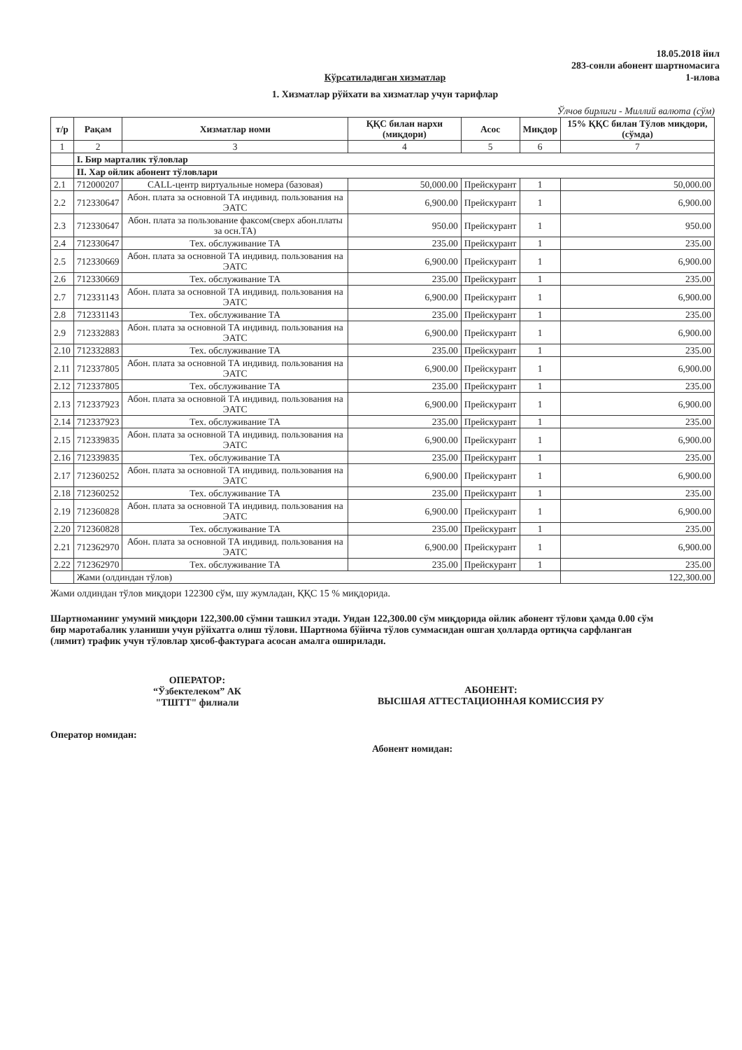18.05.2018 йил
283-сонли абонент шартномасига
1-илова
Кўрсатиладиган хизматлар
1. Хизматлар рўйхати ва хизматлар учун тарифлар
Ўлчов бирлиги - Миллий валюта (сўм)
| т/р | Рақам | Хизматлар номи | ҚҚС билан нархи (миқдори) | Асос | Миқдор | 15% ҚҚС билан Тўлов миқдори, (сўмда) |
| --- | --- | --- | --- | --- | --- | --- |
| 1 | 2 | 3 | 4 | 5 | 6 | 7 |
| | I. Бир марталик тўловлар | | | | | |
| | II. Хар ойлик абонент тўловлари | | | | | |
| 2.1 | 712000207 | CALL-центр виртуальные номера (базовая) | 50,000.00 | Прейскурант | 1 | 50,000.00 |
| 2.2 | 712330647 | Абон. плата за основной ТА индивид. пользования на ЭАТС | 6,900.00 | Прейскурант | 1 | 6,900.00 |
| 2.3 | 712330647 | Абон. плата за пользование факсом(сверх абон.платы за осн.ТА) | 950.00 | Прейскурант | 1 | 950.00 |
| 2.4 | 712330647 | Тех. обслуживание ТА | 235.00 | Прейскурант | 1 | 235.00 |
| 2.5 | 712330669 | Абон. плата за основной ТА индивид. пользования на ЭАТС | 6,900.00 | Прейскурант | 1 | 6,900.00 |
| 2.6 | 712330669 | Тех. обслуживание ТА | 235.00 | Прейскурант | 1 | 235.00 |
| 2.7 | 712331143 | Абон. плата за основной ТА индивид. пользования на ЭАТС | 6,900.00 | Прейскурант | 1 | 6,900.00 |
| 2.8 | 712331143 | Тех. обслуживание ТА | 235.00 | Прейскурант | 1 | 235.00 |
| 2.9 | 712332883 | Абон. плата за основной ТА индивид. пользования на ЭАТС | 6,900.00 | Прейскурант | 1 | 6,900.00 |
| 2.10 | 712332883 | Тех. обслуживание ТА | 235.00 | Прейскурант | 1 | 235.00 |
| 2.11 | 712337805 | Абон. плата за основной ТА индивид. пользования на ЭАТС | 6,900.00 | Прейскурант | 1 | 6,900.00 |
| 2.12 | 712337805 | Тех. обслуживание ТА | 235.00 | Прейскурант | 1 | 235.00 |
| 2.13 | 712337923 | Абон. плата за основной ТА индивид. пользования на ЭАТС | 6,900.00 | Прейскурант | 1 | 6,900.00 |
| 2.14 | 712337923 | Тех. обслуживание ТА | 235.00 | Прейскурант | 1 | 235.00 |
| 2.15 | 712339835 | Абон. плата за основной ТА индивид. пользования на ЭАТС | 6,900.00 | Прейскурант | 1 | 6,900.00 |
| 2.16 | 712339835 | Тех. обслуживание ТА | 235.00 | Прейскурант | 1 | 235.00 |
| 2.17 | 712360252 | Абон. плата за основной ТА индивид. пользования на ЭАТС | 6,900.00 | Прейскурант | 1 | 6,900.00 |
| 2.18 | 712360252 | Тех. обслуживание ТА | 235.00 | Прейскурант | 1 | 235.00 |
| 2.19 | 712360828 | Абон. плата за основной ТА индивид. пользования на ЭАТС | 6,900.00 | Прейскурант | 1 | 6,900.00 |
| 2.20 | 712360828 | Тех. обслуживание ТА | 235.00 | Прейскурант | 1 | 235.00 |
| 2.21 | 712362970 | Абон. плата за основной ТА индивид. пользования на ЭАТС | 6,900.00 | Прейскурант | 1 | 6,900.00 |
| 2.22 | 712362970 | Тех. обслуживание ТА | 235.00 | Прейскурант | 1 | 235.00 |
| | Жами (олдиндан тўлов) | | | | | 122,300.00 |
Жами олдиндан тўлов миқдори 122300 сўм, шу жумладан, ҚҚС 15 % миқдорида.
Шартноманинг умумий миқдори 122,300.00 сўмни ташкил этади. Ундан 122,300.00 сўм миқдорида ойлик абонент тўлови ҳамда 0.00 сўм бир маротабалик уланиши учун рўйхатга олиш тўлови. Шартнома бўйича тўлов суммасидан ошган ҳолларда ортиқча сарфланган (лимит) трафик учун тўловлар ҳисоб-фактурага асосан амалга оширилади.
ОПЕРАТОР:
“Ўзбектелеком” АК
"ТШТТ" филиали
АБОНЕНТ:
ВЫСШАЯ АТТЕСТАЦИОННАЯ КОМИССИЯ РУ
Оператор номидан:
Абонент номидан: